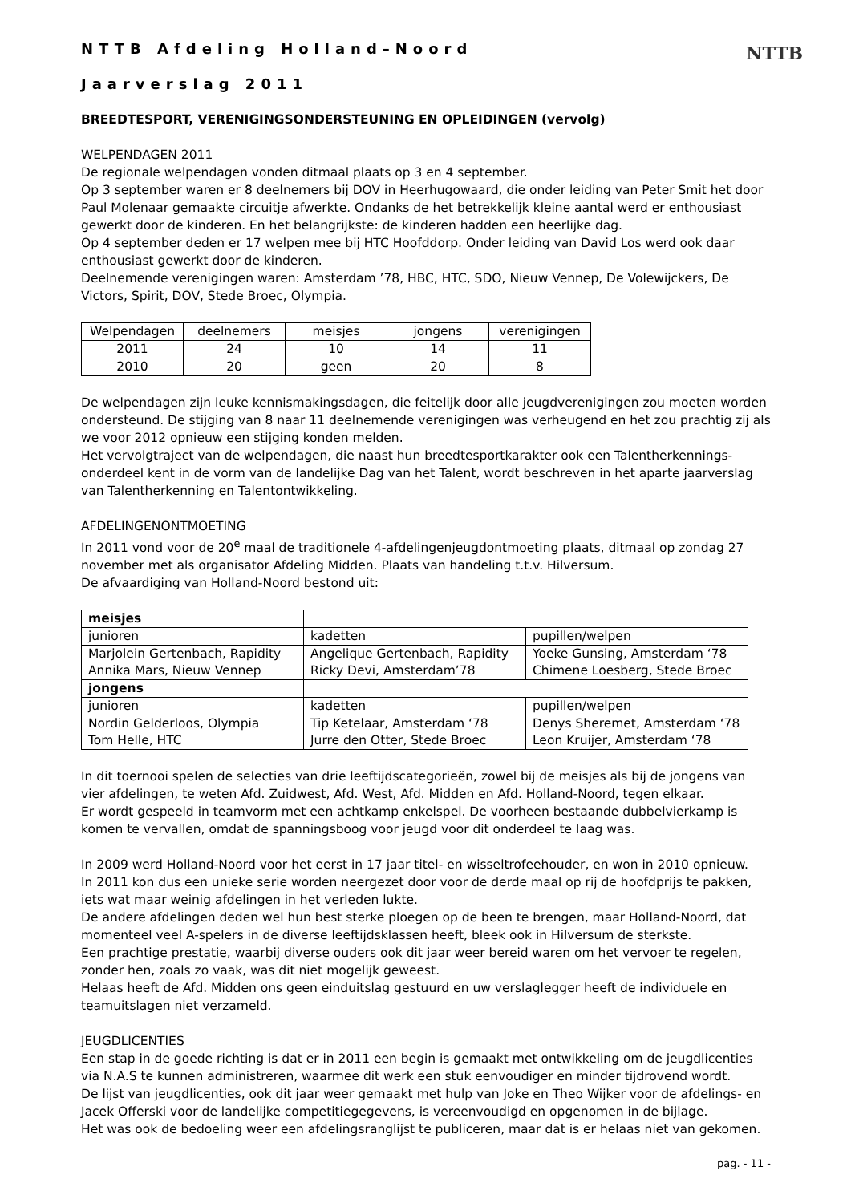NTTB
NTTB Afdeling Holland–Noord
Jaarverslag 2011
BREEDTESPORT, VERENIGINGSONDERSTEUNING EN OPLEIDINGEN (vervolg)
WELPENDAGEN 2011
De regionale welpendagen vonden ditmaal plaats op 3 en 4 september.
Op 3 september waren er 8 deelnemers bij DOV in Heerhugowaard, die onder leiding van Peter Smit het door Paul Molenaar gemaakte circuitje afwerkte. Ondanks de het betrekkelijk kleine aantal werd er enthousiast gewerkt door de kinderen. En het belangrijkste: de kinderen hadden een heerlijke dag.
Op 4 september deden er 17 welpen mee bij HTC Hoofddorp. Onder leiding van David Los werd ook daar enthousiast gewerkt door de kinderen.
Deelnemende verenigingen waren: Amsterdam ’78, HBC, HTC, SDO, Nieuw Vennep, De Volewijckers, De Victors, Spirit, DOV, Stede Broec, Olympia.
| Welpendagen | deelnemers | meisjes | jongens | verenigingen |
| 2011 | 24 | 10 | 14 | 11 |
| 2010 | 20 | geen | 20 | 8 |
De welpendagen zijn leuke kennismakingsdagen, die feitelijk door alle jeugdverenigingen zou moeten worden ondersteund. De stijging van 8 naar 11 deelnemende verenigingen was verheugend en het zou prachtig zij als we voor 2012 opnieuw een stijging konden melden.
Het vervolgtraject van de welpendagen, die naast hun breedtesportkarakter ook een Talentherkennings-onderdeel kent in de vorm van de landelijke Dag van het Talent, wordt beschreven in het aparte jaarverslag van Talentherkenning en Talentontwikkeling.
AFDELINGENONTMOETING
In 2011 vond voor de 20<sup>e</sup> maal de traditionele 4-afdelingenjeugdontmoeting plaats, ditmaal op zondag 27 november met als organisator Afdeling Midden. Plaats van handeling t.t.v. Hilversum.
De afvaardiging van Holland-Noord bestond uit:
| meisjes | | |
| junioren | kadetten | pupillen/welpen |
| Marjolein Gertenbach, Rapidity Annika Mars, Nieuw Vennep | Angelique Gertenbach, Rapidity Ricky Devi, Amsterdam’78 | Yoeke Gunsing, Amsterdam ‘78 Chimene Loesberg, Stede Broec |
| jongens | | |
| junioren | kadetten | pupillen/welpen |
| Nordin Gelderloos, Olympia Tom Helle, HTC | Tip Ketelaar, Amsterdam ‘78 Jurre den Otter, Stede Broec | Denys Sheremet, Amsterdam ‘78 Leon Kruijer, Amsterdam ‘78 |
In dit toernooi spelen de selecties van drie leeftijdscategorieën, zowel bij de meisjes als bij de jongens van vier afdelingen, te weten Afd. Zuidwest, Afd. West, Afd. Midden en Afd. Holland-Noord, tegen elkaar.
Er wordt gespeeld in teamvorm met een achtkamp enkelspel. De voorheen bestaande dubbelvierkamp is komen te vervallen, omdat de spanningsboog voor jeugd voor dit onderdeel te laag was.
In 2009 werd Holland-Noord voor het eerst in 17 jaar titel- en wisseltrofeehouder, en won in 2010 opnieuw.
In 2011 kon dus een unieke serie worden neergezet door voor de derde maal op rij de hoofdprijs te pakken, iets wat maar weinig afdelingen in het verleden lukte.
De andere afdelingen deden wel hun best sterke ploegen op de been te brengen, maar Holland-Noord, dat momenteel veel A-spelers in de diverse leeftijdsklassen heeft, bleek ook in Hilversum de sterkste.
Een prachtige prestatie, waarbij diverse ouders ook dit jaar weer bereid waren om het vervoer te regelen, zonder hen, zoals zo vaak, was dit niet mogelijk geweest.
Helaas heeft de Afd. Midden ons geen einduitslag gestuurd en uw verslaglegger heeft de individuele en teamuitslagen niet verzameld.
JEUGDLICENTIES
Een stap in de goede richting is dat er in 2011 een begin is gemaakt met ontwikkeling om de jeugdlicenties via N.A.S te kunnen administreren, waarmee dit werk een stuk eenvoudiger en minder tijdrovend wordt.
De lijst van jeugdlicenties, ook dit jaar weer gemaakt met hulp van Joke en Theo Wijker voor de afdelings- en Jacek Offerski voor de landelijke competitiegegevens, is vereenvoudigd en opgenomen in de bijlage.
Het was ook de bedoeling weer een afdelingsranglijst te publiceren, maar dat is er helaas niet van gekomen.
pag. - 11 -